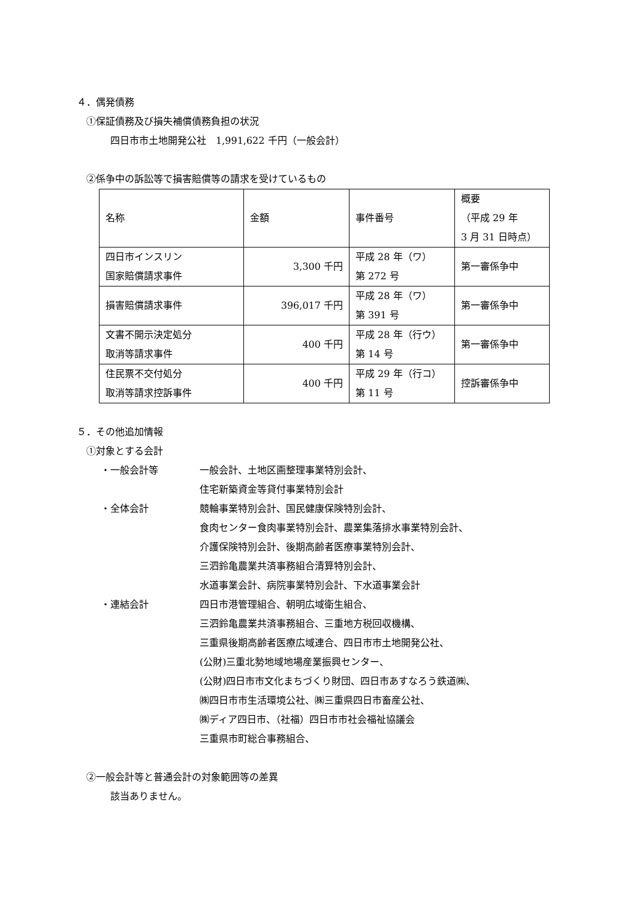４．偶発債務
①保証債務及び損失補償債務負担の状況
四日市市土地開発公社　1,991,622 千円（一般会計）
②係争中の訴訟等で損害賠償等の請求を受けているもの
| 名称 | 金額 | 事件番号 | 概要 （平成 29 年 3 月 31 日時点） |
| 四日市インスリン 国家賠償請求事件 | 3,300 千円 | 平成 28 年（ワ） 第 272 号 | 第一審係争中 |
| 損害賠償請求事件 | 396,017 千円 | 平成 28 年（ワ） 第 391 号 | 第一審係争中 |
| 文書不開示決定処分 取消等請求事件 | 400 千円 | 平成 28 年（行ウ） 第 14 号 | 第一審係争中 |
| 住民票不交付処分 取消等請求控訴事件 | 400 千円 | 平成 29 年（行コ） 第 11 号 | 控訴審係争中 |
５．その他追加情報
①対象とする会計
・一般会計等 一般会計、土地区画整理事業特別会計、
住宅新築資金等貸付事業特別会計
・全体会計 競輪事業特別会計、国民健康保険特別会計、
食肉センター食肉事業特別会計、農業集落排水事業特別会計、
介護保険特別会計、後期高齢者医療事業特別会計、
三泗鈴亀農業共済事務組合清算特別会計、
水道事業会計、病院事業特別会計、下水道事業会計
・連結会計 四日市港管理組合、朝明広域衛生組合、
三泗鈴亀農業共済事務組合、三重地方税回収機構、
三重県後期高齢者医療広域連合、四日市市土地開発公社、
(公財)三重北勢地域地場産業振興センター、
(公財)四日市市文化まちづくり財団、四日市あすなろう鉄道㈱、
㈱四日市市生活環境公社、㈱三重県四日市畜産公社、
㈱ディア四日市、（社福）四日市市社会福祉協議会
三重県市町総合事務組合、
②一般会計等と普通会計の対象範囲等の差異
該当ありません。